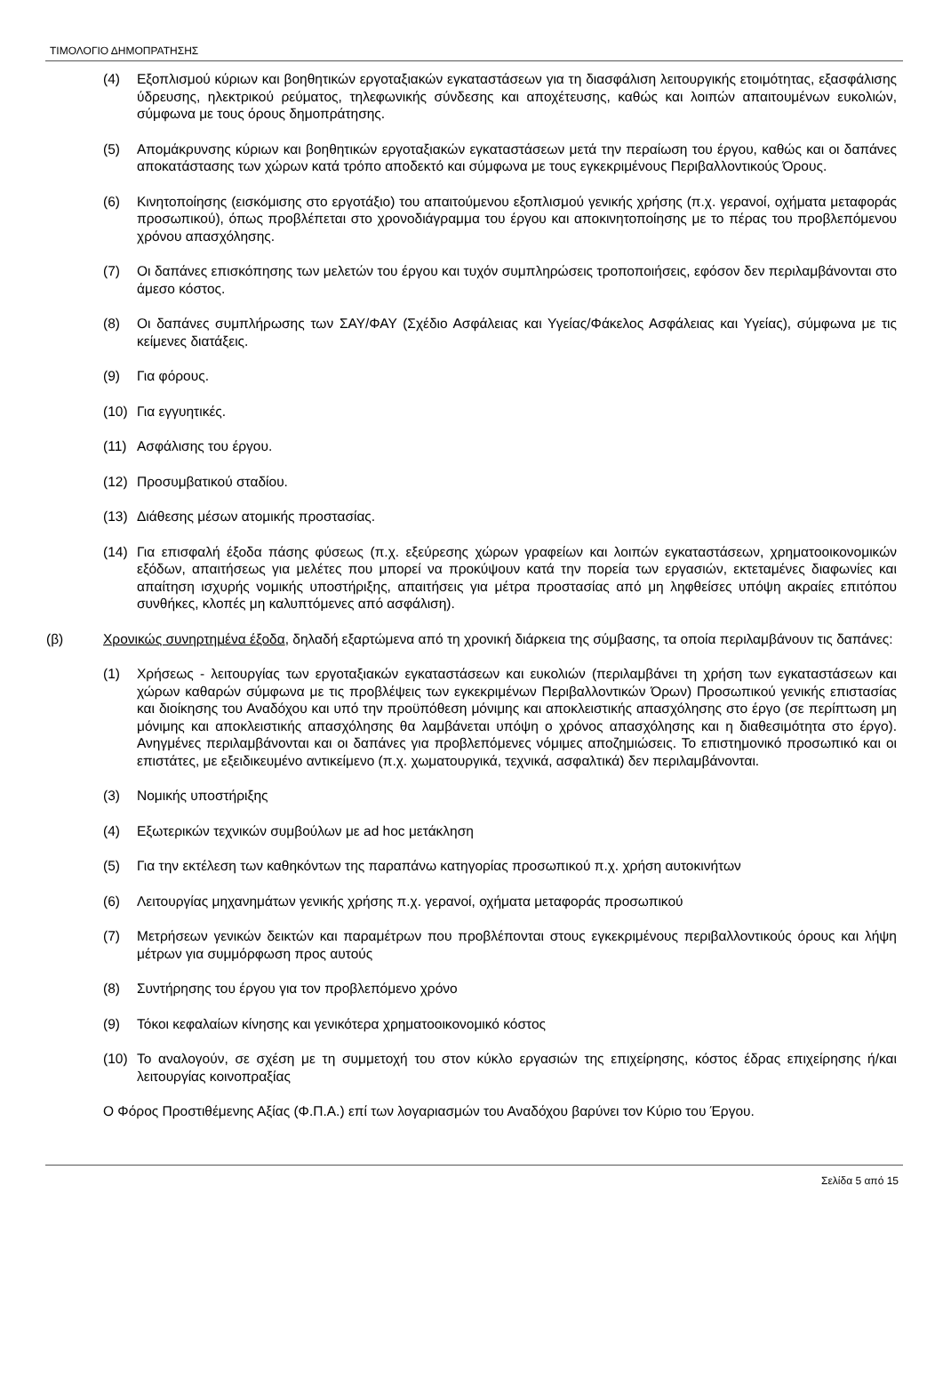ΤΙΜΟΛΟΓΙΟ ΔΗΜΟΠΡΑΤΗΣΗΣ
(4) Εξοπλισμού κύριων και βοηθητικών εργοταξιακών εγκαταστάσεων για τη διασφάλιση λειτουργικής ετοιμότητας, εξασφάλισης ύδρευσης, ηλεκτρικού ρεύματος, τηλεφωνικής σύνδεσης και αποχέτευσης, καθώς και λοιπών απαιτουμένων ευκολιών, σύμφωνα με τους όρους δημοπράτησης.
(5) Απομάκρυνσης κύριων και βοηθητικών εργοταξιακών εγκαταστάσεων μετά την περαίωση του έργου, καθώς και οι δαπάνες αποκατάστασης των χώρων κατά τρόπο αποδεκτό και σύμφωνα με τους εγκεκριμένους Περιβαλλοντικούς Όρους.
(6) Κινητοποίησης (εισκόμισης στο εργοτάξιο) του απαιτούμενου εξοπλισμού γενικής χρήσης (π.χ. γερανοί, οχήματα μεταφοράς προσωπικού), όπως προβλέπεται στο χρονοδιάγραμμα του έργου και αποκινητοποίησης με το πέρας του προβλεπόμενου χρόνου απασχόλησης.
(7) Οι δαπάνες επισκόπησης των μελετών του έργου και τυχόν συμπληρώσεις τροποποιήσεις, εφόσον δεν περιλαμβάνονται στο άμεσο κόστος.
(8) Οι δαπάνες συμπλήρωσης των ΣΑΥ/ΦΑΥ (Σχέδιο Ασφάλειας και Υγείας/Φάκελος Ασφάλειας και Υγείας), σύμφωνα με τις κείμενες διατάξεις.
(9) Για φόρους.
(10) Για εγγυητικές.
(11) Ασφάλισης του έργου.
(12) Προσυμβατικού σταδίου.
(13) Διάθεσης μέσων ατομικής προστασίας.
(14) Για επισφαλή έξοδα πάσης φύσεως (π.χ. εξεύρεσης χώρων γραφείων και λοιπών εγκαταστάσεων, χρηματοοικονομικών εξόδων, απαιτήσεως για μελέτες που μπορεί να προκύψουν κατά την πορεία των εργασιών, εκτεταμένες διαφωνίες και απαίτηση ισχυρής νομικής υποστήριξης, απαιτήσεις για μέτρα προστασίας από μη ληφθείσες υπόψη ακραίες επιτόπου συνθήκες, κλοπές μη καλυπτόμενες από ασφάλιση).
(β) Χρονικώς συνηρτημένα έξοδα, δηλαδή εξαρτώμενα από τη χρονική διάρκεια της σύμβασης, τα οποία περιλαμβάνουν τις δαπάνες:
(1) Χρήσεως - λειτουργίας των εργοταξιακών εγκαταστάσεων και ευκολιών (περιλαμβάνει τη χρήση των εγκαταστάσεων και χώρων καθαρών σύμφωνα με τις προβλέψεις των εγκεκριμένων Περιβαλλοντικών Όρων) Προσωπικού γενικής επιστασίας και διοίκησης του Αναδόχου και υπό την προϋπόθεση μόνιμης και αποκλειστικής απασχόλησης στο έργο (σε περίπτωση μη μόνιμης και αποκλειστικής απασχόλησης θα λαμβάνεται υπόψη ο χρόνος απασχόλησης και η διαθεσιμότητα στο έργο). Ανηγμένες περιλαμβάνονται και οι δαπάνες για προβλεπόμενες νόμιμες αποζημιώσεις. Το επιστημονικό προσωπικό και οι επιστάτες, με εξειδικευμένο αντικείμενο (π.χ. χωματουργικά, τεχνικά, ασφαλτικά) δεν περιλαμβάνονται.
(3) Νομικής υποστήριξης
(4) Εξωτερικών τεχνικών συμβούλων με ad hoc μετάκληση
(5) Για την εκτέλεση των καθηκόντων της παραπάνω κατηγορίας προσωπικού π.χ. χρήση αυτοκινήτων
(6) Λειτουργίας μηχανημάτων γενικής χρήσης π.χ. γερανοί, οχήματα μεταφοράς προσωπικού
(7) Μετρήσεων γενικών δεικτών και παραμέτρων που προβλέπονται στους εγκεκριμένους περιβαλλοντικούς όρους και λήψη μέτρων για συμμόρφωση προς αυτούς
(8) Συντήρησης του έργου για τον προβλεπόμενο χρόνο
(9) Τόκοι κεφαλαίων κίνησης και γενικότερα χρηματοοικονομικό κόστος
(10) Το αναλογούν, σε σχέση με τη συμμετοχή του στον κύκλο εργασιών της επιχείρησης, κόστος έδρας επιχείρησης ή/και λειτουργίας κοινοπραξίας
Ο Φόρος Προστιθέμενης Αξίας (Φ.Π.Α.) επί των λογαριασμών του Αναδόχου βαρύνει τον Κύριο του Έργου.
Σελίδα 5 από 15